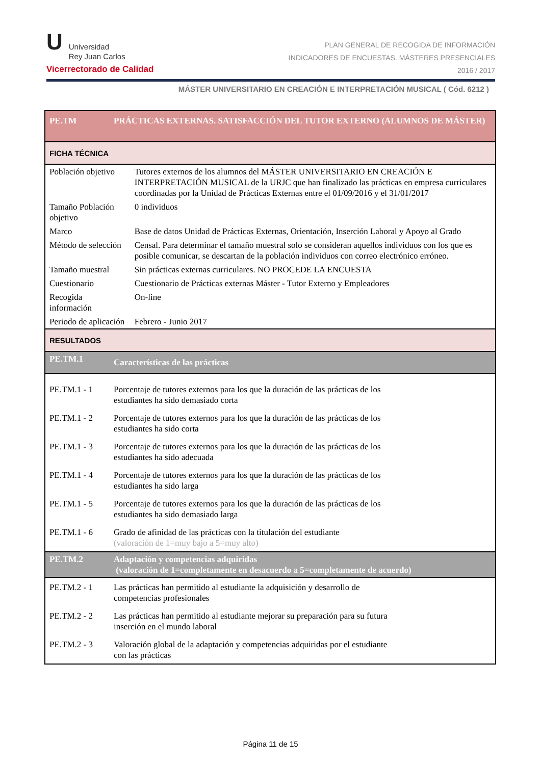U
Universidad
Rey Juan Carlos
Vicerrectorado de Calidad
PLAN GENERAL DE RECOGIDA DE INFORMACIÓN
INDICADORES DE ENCUESTAS. MÁSTERES PRESENCIALES
2016 / 2017
MÁSTER UNIVERSITARIO EN CREACIÓN E INTERPRETACIÓN MUSICAL ( Cód. 6212 )
| PE.TM | PRÁCTICAS EXTERNAS. SATISFACCIÓN DEL TUTOR EXTERNO (ALUMNOS DE MÁSTER) | |
| FICHA TÉCNICA | | |
| Población objetivo | | Tutores externos de los alumnos del MÁSTER UNIVERSITARIO EN CREACIÓN E INTERPRETACIÓN MUSICAL de la URJC que han finalizado las prácticas en empresa curriculares coordinadas por la Unidad de Prácticas Externas entre el 01/09/2016 y el 31/01/2017 |
| Tamaño Población objetivo | | 0 individuos |
| Marco | | Base de datos Unidad de Prácticas Externas, Orientación, Inserción Laboral y Apoyo al Grado |
| Método de selección | | Censal. Para determinar el tamaño muestral solo se consideran aquellos individuos con los que es posible comunicar, se descartan de la población individuos con correo electrónico erróneo. |
| Tamaño muestral | | Sin prácticas externas curriculares. NO PROCEDE LA ENCUESTA |
| Cuestionario | | Cuestionario de Prácticas externas Máster - Tutor Externo y Empleadores |
| Recogida información | | On-line |
| Periodo de aplicación | | Febrero - Junio 2017 |
| RESULTADOS | | |
| PE.TM.1 | Características de las prácticas | |
| PE.TM.1 - 1 | Porcentaje de tutores externos para los que la duración de las prácticas de los estudiantes ha sido demasiado corta | |
| PE.TM.1 - 2 | Porcentaje de tutores externos para los que la duración de las prácticas de los estudiantes ha sido corta | |
| PE.TM.1 - 3 | Porcentaje de tutores externos para los que la duración de las prácticas de los estudiantes ha sido adecuada | |
| PE.TM.1 - 4 | Porcentaje de tutores externos para los que la duración de las prácticas de los estudiantes ha sido larga | |
| PE.TM.1 - 5 | Porcentaje de tutores externos para los que la duración de las prácticas de los estudiantes ha sido demasiado larga | |
| PE.TM.1 - 6 | Grado de afinidad de las prácticas con la titulación del estudiante (valoración de 1=muy bajo a 5=muy alto) | |
| PE.TM.2 | Adaptación y competencias adquiridas (valoración de 1=completamente en desacuerdo a 5=completamente de acuerdo) | |
| PE.TM.2 - 1 | Las prácticas han permitido al estudiante la adquisición y desarrollo de competencias profesionales | |
| PE.TM.2 - 2 | Las prácticas han permitido al estudiante mejorar su preparación para su futura inserción en el mundo laboral | |
| PE.TM.2 - 3 | Valoración global de la adaptación y competencias adquiridas por el estudiante con las prácticas | |
Página 11 de 15